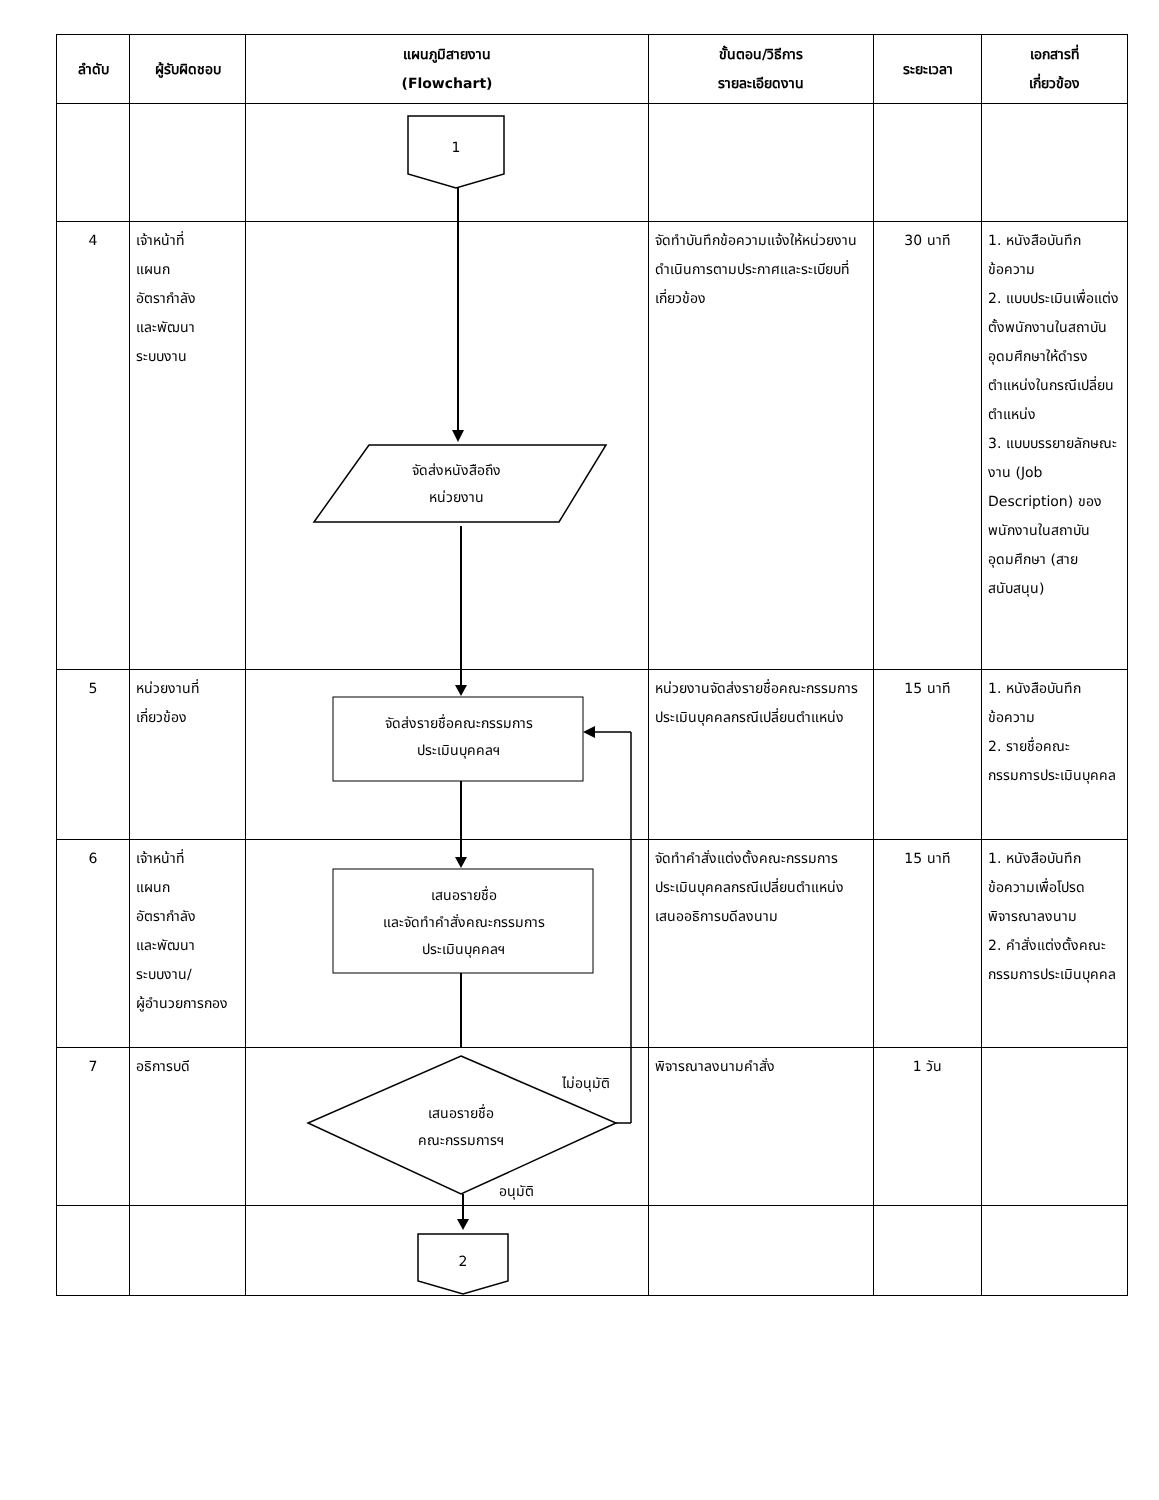| ลำดับ | ผู้รับผิดชอบ | แผนภูมิสายงาน (Flowchart) | ขั้นตอน/วิธีการ รายละเอียดงาน | ระยะเวลา | เอกสารที่ เกี่ยวข้อง |
| --- | --- | --- | --- | --- | --- |
| | | 1 | | | |
| 4 | เจ้าหน้าที่ แผนก อัตรากำลัง และพัฒนา ระบบงาน | จัดส่งหนังสือถึง หน่วยงาน | จัดทำบันทึกข้อความแจ้งให้หน่วยงานดำเนินการตามประกาศและระเบียบที่เกี่ยวข้อง | 30 นาที | 1. หนังสือบันทึกข้อความ 2. แบบประเมินเพื่อแต่งตั้งพนักงานในสถาบันอุดมศึกษาให้ดำรงตำแหน่งในกรณีเปลี่ยนตำแหน่ง 3. แบบบรรยายลักษณะงาน (Job Description) ของพนักงานในสถาบันอุดมศึกษา (สายสนับสนุน) |
| 5 | หน่วยงานที่เกี่ยวข้อง | จัดส่งรายชื่อคณะกรรมการ ประเมินบุคคลฯ | หน่วยงานจัดส่งรายชื่อคณะกรรมการประเมินบุคคลกรณีเปลี่ยนตำแหน่ง | 15 นาที | 1. หนังสือบันทึกข้อความ 2. รายชื่อคณะกรรมการประเมินบุคคล |
| 6 | เจ้าหน้าที่ แผนก อัตรากำลัง และพัฒนา ระบบงาน/ ผู้อำนวยการกอง | เสนอรายชื่อ และจัดทำคำสั่งคณะกรรมการ ประเมินบุคคลฯ | จัดทำคำสั่งแต่งตั้งคณะกรรมการประเมินบุคคลกรณีเปลี่ยนตำแหน่ง เสนออธิการบดีลงนาม | 15 นาที | 1. หนังสือบันทึกข้อความเพื่อโปรดพิจารณาลงนาม 2. คำสั่งแต่งตั้งคณะกรรมการประเมินบุคคล |
| 7 | อธิการบดี | ไม่อนุมัติ เสนอรายชื่อ คณะกรรมการฯ อนุมัติ | พิจารณาลงนามคำสั่ง | 1 วัน | |
| | | 2 | | | |